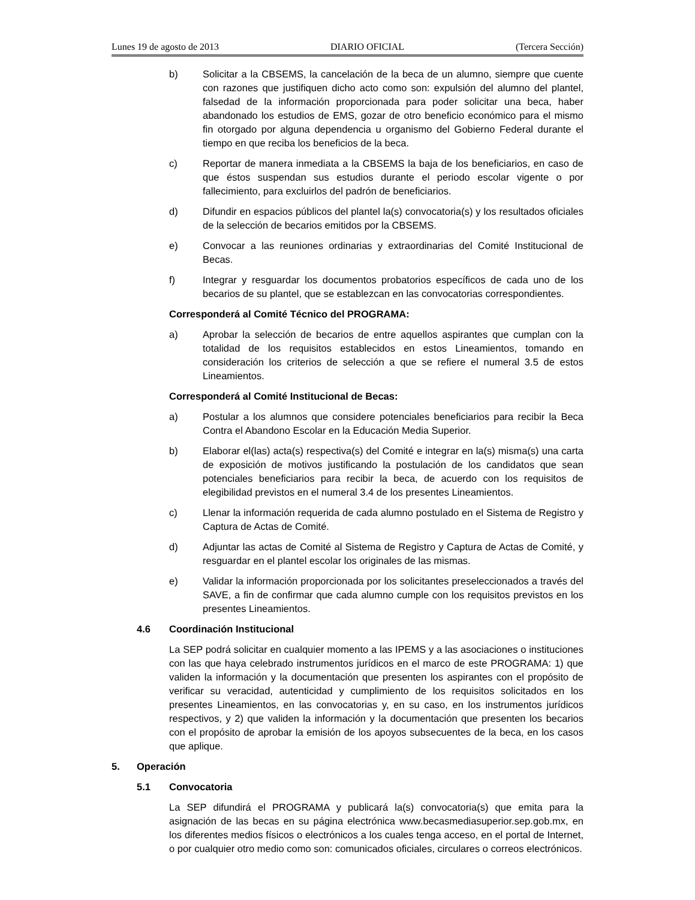Lunes 19 de agosto de 2013 DIARIO OFICIAL (Tercera Sección)
b) Solicitar a la CBSEMS, la cancelación de la beca de un alumno, siempre que cuente con razones que justifiquen dicho acto como son: expulsión del alumno del plantel, falsedad de la información proporcionada para poder solicitar una beca, haber abandonado los estudios de EMS, gozar de otro beneficio económico para el mismo fin otorgado por alguna dependencia u organismo del Gobierno Federal durante el tiempo en que reciba los beneficios de la beca.
c) Reportar de manera inmediata a la CBSEMS la baja de los beneficiarios, en caso de que éstos suspendan sus estudios durante el periodo escolar vigente o por fallecimiento, para excluirlos del padrón de beneficiarios.
d) Difundir en espacios públicos del plantel la(s) convocatoria(s) y los resultados oficiales de la selección de becarios emitidos por la CBSEMS.
e) Convocar a las reuniones ordinarias y extraordinarias del Comité Institucional de Becas.
f) Integrar y resguardar los documentos probatorios específicos de cada uno de los becarios de su plantel, que se establezcan en las convocatorias correspondientes.
Corresponderá al Comité Técnico del PROGRAMA:
a) Aprobar la selección de becarios de entre aquellos aspirantes que cumplan con la totalidad de los requisitos establecidos en estos Lineamientos, tomando en consideración los criterios de selección a que se refiere el numeral 3.5 de estos Lineamientos.
Corresponderá al Comité Institucional de Becas:
a) Postular a los alumnos que considere potenciales beneficiarios para recibir la Beca Contra el Abandono Escolar en la Educación Media Superior.
b) Elaborar el(las) acta(s) respectiva(s) del Comité e integrar en la(s) misma(s) una carta de exposición de motivos justificando la postulación de los candidatos que sean potenciales beneficiarios para recibir la beca, de acuerdo con los requisitos de elegibilidad previstos en el numeral 3.4 de los presentes Lineamientos.
c) Llenar la información requerida de cada alumno postulado en el Sistema de Registro y Captura de Actas de Comité.
d) Adjuntar las actas de Comité al Sistema de Registro y Captura de Actas de Comité, y resguardar en el plantel escolar los originales de las mismas.
e) Validar la información proporcionada por los solicitantes preseleccionados a través del SAVE, a fin de confirmar que cada alumno cumple con los requisitos previstos en los presentes Lineamientos.
4.6 Coordinación Institucional
La SEP podrá solicitar en cualquier momento a las IPEMS y a las asociaciones o instituciones con las que haya celebrado instrumentos jurídicos en el marco de este PROGRAMA: 1) que validen la información y la documentación que presenten los aspirantes con el propósito de verificar su veracidad, autenticidad y cumplimiento de los requisitos solicitados en los presentes Lineamientos, en las convocatorias y, en su caso, en los instrumentos jurídicos respectivos, y 2) que validen la información y la documentación que presenten los becarios con el propósito de aprobar la emisión de los apoyos subsecuentes de la beca, en los casos que aplique.
5. Operación
5.1 Convocatoria
La SEP difundirá el PROGRAMA y publicará la(s) convocatoria(s) que emita para la asignación de las becas en su página electrónica www.becasmediasuperior.sep.gob.mx, en los diferentes medios físicos o electrónicos a los cuales tenga acceso, en el portal de Internet, o por cualquier otro medio como son: comunicados oficiales, circulares o correos electrónicos.